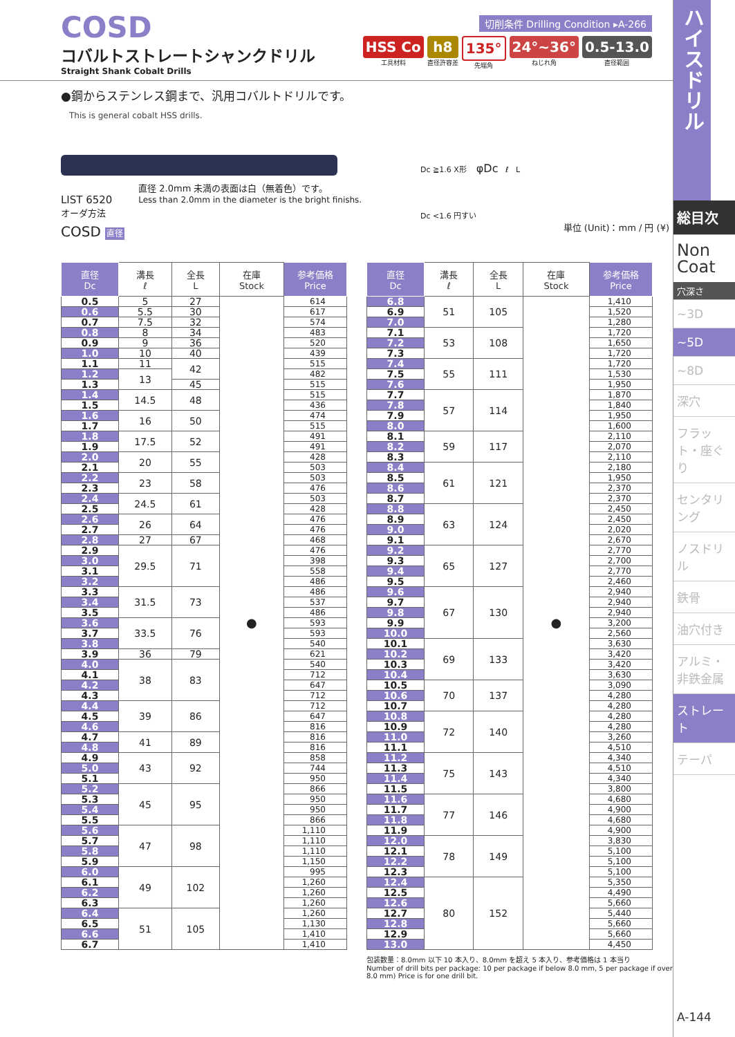COSD
コバルトストレートシャンクドリル
Straight Shank Cobalt Drills
切削条件 Drilling Condition ▸A-266
HSS Co
工具材料
h8
直径許容差
135°
先端角
24°~36°
ねじれ角
0.5-13.0
直径範囲
●鋼からステンレス鋼まで、汎用コバルトドリルです。
This is general cobalt HSS drills.
LIST 6520
オーダ方法
COSD 直径
直径 2.0mm 未満の表面は白（無着色）です。
Less than 2.0mm in the diameter is the bright finishs.
Dc ≧1.6 X形 φDc ℓ L
Dc <1.6 円すい
単位 (Unit)：mm / 円 (¥)
| 直径 Dc | 溝長 ℓ | 全長 L | 在庫 Stock | 参考価格 Price |
| --- | --- | --- | --- | --- |
| 0.5 | 5 | 27 | ● | 614 |
| 0.6 | 5.5 | 30 | | 617 |
| 0.7 | 7.5 | 32 | | 574 |
| 0.8 | 8 | 34 | | 483 |
| 0.9 | 9 | 36 | | 520 |
| 1.0 | 10 | 40 | | 439 |
| 1.1 | 11 | 42 | | 515 |
| 1.2 | 13 | | | 482 |
| 1.3 | | 45 | | 515 |
| 1.4 | 14.5 | 48 | | 515 |
| 1.5 | | | | 436 |
| 1.6 | 16 | 50 | | 474 |
| 1.7 | | | | 515 |
| 1.8 | 17.5 | 52 | | 491 |
| 1.9 | | | | 491 |
| 2.0 | 20 | 55 | | 428 |
| 2.1 | | | | 503 |
| 2.2 | 23 | 58 | | 503 |
| 2.3 | | | | 476 |
| 2.4 | 24.5 | 61 | | 503 |
| 2.5 | | | | 428 |
| 2.6 | 26 | 64 | | 476 |
| 2.7 | | | | 476 |
| 2.8 | 27 | 67 | | 468 |
| 2.9 | 29.5 | 71 | | 476 |
| 3.0 | | | | 398 |
| 3.1 | | | | 558 |
| 3.2 | | | | 486 |
| 3.3 | 31.5 | 73 | | 486 |
| 3.4 | | | | 537 |
| 3.5 | | | | 486 |
| 3.6 | 33.5 | 76 | | 593 |
| 3.7 | | | | 593 |
| 3.8 | | | | 540 |
| 3.9 | 36 | 79 | | 621 |
| 4.0 | 38 | 83 | | 540 |
| 4.1 | | | | 712 |
| 4.2 | | | | 647 |
| 4.3 | | | | 712 |
| 4.4 | 39 | 86 | | 712 |
| 4.5 | | | | 647 |
| 4.6 | | | | 816 |
| 4.7 | 41 | 89 | | 816 |
| 4.8 | | | | 816 |
| 4.9 | 43 | 92 | | 858 |
| 5.0 | | | | 744 |
| 5.1 | | | | 950 |
| 5.2 | 45 | 95 | | 866 |
| 5.3 | | | | 950 |
| 5.4 | | | | 950 |
| 5.5 | | | | 866 |
| 5.6 | 47 | 98 | | 1,110 |
| 5.7 | | | | 1,110 |
| 5.8 | | | | 1,110 |
| 5.9 | | | | 1,150 |
| 6.0 | 49 | 102 | | 995 |
| 6.1 | | | | 1,260 |
| 6.2 | | | | 1,260 |
| 6.3 | | | | 1,260 |
| 6.4 | 51 | 105 | | 1,260 |
| 6.5 | | | | 1,130 |
| 6.6 | | | | 1,410 |
| 6.7 | | | | 1,410 |
| 直径 Dc | 溝長 ℓ | 全長 L | 在庫 Stock | 参考価格 Price |
| --- | --- | --- | --- | --- |
| 6.8 | 51 | 105 | ● | 1,410 |
| 6.9 | | | | 1,520 |
| 7.0 | | | | 1,280 |
| 7.1 | 53 | 108 | | 1,720 |
| 7.2 | | | | 1,650 |
| 7.3 | | | | 1,720 |
| 7.4 | 55 | 111 | | 1,720 |
| 7.5 | | | | 1,530 |
| 7.6 | | | | 1,950 |
| 7.7 | 57 | 114 | | 1,870 |
| 7.8 | | | | 1,840 |
| 7.9 | | | | 1,950 |
| 8.0 | | | | 1,600 |
| 8.1 | 59 | 117 | | 2,110 |
| 8.2 | | | | 2,070 |
| 8.3 | | | | 2,110 |
| 8.4 | 61 | 121 | | 2,180 |
| 8.5 | | | | 1,950 |
| 8.6 | | | | 2,370 |
| 8.7 | | | | 2,370 |
| 8.8 | 63 | 124 | | 2,450 |
| 8.9 | | | | 2,450 |
| 9.0 | | | | 2,020 |
| 9.1 | | | | 2,670 |
| 9.2 | 65 | 127 | | 2,770 |
| 9.3 | | | | 2,700 |
| 9.4 | | | | 2,770 |
| 9.5 | | | | 2,460 |
| 9.6 | 67 | 130 | | 2,940 |
| 9.7 | | | | 2,940 |
| 9.8 | | | | 2,940 |
| 9.9 | | | | 3,200 |
| 10.0 | | | | 2,560 |
| 10.1 | 69 | 133 | | 3,630 |
| 10.2 | | | | 3,420 |
| 10.3 | | | | 3,420 |
| 10.4 | | | | 3,630 |
| 10.5 | 70 | 137 | | 3,090 |
| 10.6 | | | | 4,280 |
| 10.7 | | | | 4,280 |
| 10.8 | 72 | 140 | | 4,280 |
| 10.9 | | | | 4,280 |
| 11.0 | | | | 3,260 |
| 11.1 | | | | 4,510 |
| 11.2 | 75 | 143 | | 4,340 |
| 11.3 | | | | 4,510 |
| 11.4 | | | | 4,340 |
| 11.5 | | | | 3,800 |
| 11.6 | 77 | 146 | | 4,680 |
| 11.7 | | | | 4,900 |
| 11.8 | | | | 4,680 |
| 11.9 | | | | 4,900 |
| 12.0 | 78 | 149 | | 3,830 |
| 12.1 | | | | 5,100 |
| 12.2 | | | | 5,100 |
| 12.3 | | | | 5,100 |
| 12.4 | 80 | 152 | | 5,350 |
| 12.5 | | | | 4,490 |
| 12.6 | | | | 5,660 |
| 12.7 | | | | 5,440 |
| 12.8 | | | | 5,660 |
| 12.9 | | | | 5,660 |
| 13.0 | | | | 4,450 |
包装数量：8.0mm 以下 10 本入り、8.0mm を超え 5 本入り、参考価格は 1 本当り
Number of drill bits per package: 10 per package if below 8.0 mm, 5 per package if over 8.0 mm) Price is for one drill bit.
ハイスドリル
総目次
Non Coat
穴深さ
~3D
~5D
~8D
深穴
フラット・座ぐり
センタリング
ノスドリル
鉄骨
油穴付き
アルミ・非鉄金属
ストレート
テーパ
A-144